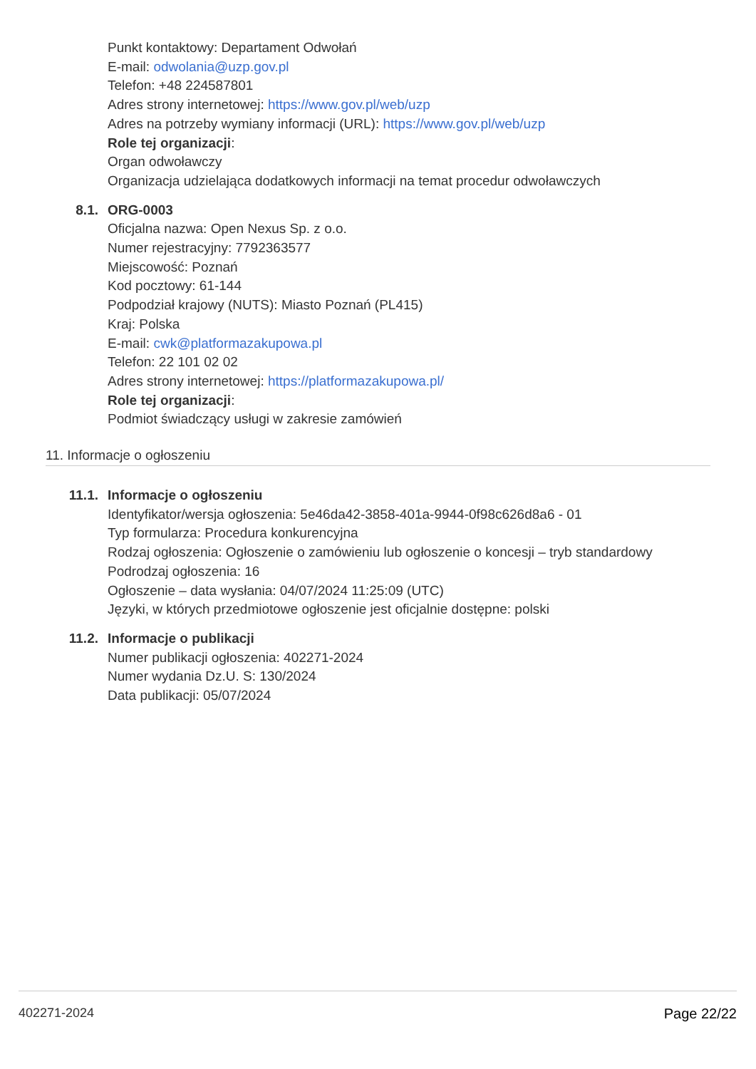Punkt kontaktowy: Departament Odwołań
E-mail: odwolania@uzp.gov.pl
Telefon: +48 224587801
Adres strony internetowej: https://www.gov.pl/web/uzp
Adres na potrzeby wymiany informacji (URL): https://www.gov.pl/web/uzp
Role tej organizacji:
Organ odwoławczy
Organizacja udzielająca dodatkowych informacji na temat procedur odwoławczych
8.1. ORG-0003
Oficjalna nazwa: Open Nexus Sp. z o.o.
Numer rejestracyjny: 7792363577
Miejscowość: Poznań
Kod pocztowy: 61-144
Podpodział krajowy (NUTS): Miasto Poznań (PL415)
Kraj: Polska
E-mail: cwk@platformazakupowa.pl
Telefon: 22 101 02 02
Adres strony internetowej: https://platformazakupowa.pl/
Role tej organizacji:
Podmiot świadczący usługi w zakresie zamówień
11. Informacje o ogłoszeniu
11.1. Informacje o ogłoszeniu
Identyfikator/wersja ogłoszenia: 5e46da42-3858-401a-9944-0f98c626d8a6 - 01
Typ formularza: Procedura konkurencyjna
Rodzaj ogłoszenia: Ogłoszenie o zamówieniu lub ogłoszenie o koncesji – tryb standardowy
Podrodzaj ogłoszenia: 16
Ogłoszenie – data wysłania: 04/07/2024 11:25:09 (UTC)
Języki, w których przedmiotowe ogłoszenie jest oficjalnie dostępne: polski
11.2. Informacje o publikacji
Numer publikacji ogłoszenia: 402271-2024
Numer wydania Dz.U. S: 130/2024
Data publikacji: 05/07/2024
402271-2024 Page 22/22